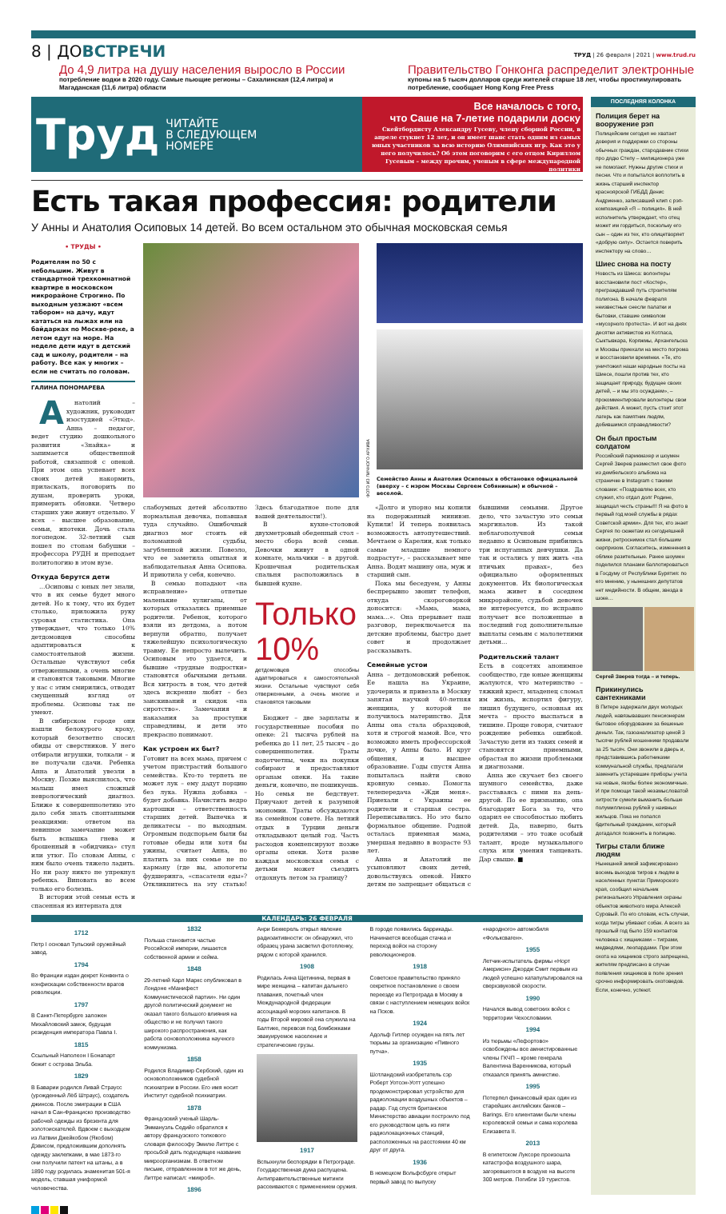8 | ДОВСТРЕЧИ
ТРУД | 26 февраля | 2021 | www.trud.ru
До 4,9 литра на душу населения выросло в России
потребление водки в 2020 году. Самые пьющие регионы – Сахалинская (12,4 литра) и Магаданская (11,6 литра) области
Правительство Гонконга распределит электронные
купоны на 5 тысяч долларов среди жителей старше 18 лет, чтобы простимулировать потребление, сообщает Hong Kong Free Press
Труд ЧИТАЙТЕ
В СЛЕДУЮЩЕМ
НОМЕРЕ
Все началось с того,
что Саше на 7-летие подарили доску
Скейтбордисту Александру Гусеву, члену сборной России, в апреле стукнет 12 лет, и он имеет шанс стать одним из самых юных участников за всю историю Олимпийских игр. Как это у него получилось? Об этом поговорим с его отцом Кириллом Гусевым – между прочим, ученым в сфере международной политики
Есть такая профессия: родители
У Анны и Анатолия Осиповых 14 детей. Во всем остальном это обычная московская семья
• ТРУДЫ •
Родителям по 50 с небольшим. Живут в стандартной трехкомнатной квартире в московском микрорайоне Строгино. По выходным уезжают «всем табором» на дачу, идут кататься на лыжах или на байдарках по Москве-реке, а летом едут на море. На неделе дети идут в детский сад и школу, родители – на работу. Все как у многих – если не считать по головам.
ГАЛИНА ПОНОМАРЕВА
Анатолий – художник, руководит изостудией «Этюд». Анна – педагог, ведет студию дошкольного развития «Знайка» и занимается общественной работой, связанной с опекой. При этом она успевает всех своих детей накормить, приласкать, поговорить по душам, проверить уроки, примерить обновки. Четверо старших уже живут отдельно. У всех – высшее образование, семьи, ипотеки. Дочь стала логопедом. 32-летний сын пошел по стопам бабушки – профессора РУДН и преподает политологию в этом вузе.
Откуда берутся дети
…Осиповы с юных лет знали, что в их семье будет много детей. Но к тому, что их будет столько, приложила руку суровая статистика. Она утверждает, что только 10% детдомовцев способны адаптироваться к самостоятельной жизни. Остальные чувствуют себя отверженными, а очень многие и становятся таковыми. Многие у нас с этим смирились, отводят смущенный взгляд от проблемы. Осиповы так не умеют.
В сибирском городе они нашли белокурого кроху, который безответно сносил обиды от сверстников. У него отбирали игрушки, толкали – и не получали сдачи. Ребенка Анна и Анатолий увезли в Москву. Позже выяснилось, что малыш имел сложный неврологический диагноз. Ближе к совершеннолетию это дало себя знать спонтанными реакциями: ответом на невинное замечание может быть вспышка гнева и брошенный в «обидчика» стул или утюг. По словам Анны, с ним было очень тяжело ладить. Но ни разу никто не упрекнул ребенка. Виновата во всем только его болезнь.
В истории этой семьи есть и спасенная из интерната для
ФОТО ИЗ ЛИЧНОГО АРХИВА
Семейство Анны и Анатолия Осиповых в обстановке официальной (вверху – с мэром Москвы Сергеем Собяниным) и обычной – веселой.
слабоумных детей абсолютно нормальная девочка, попавшая туда случайно. Ошибочный диагноз мог стоить ей поломанной судьбы, загубленной жизни. Повезло, что ее заметила опытная и наблюдательная Анна Осипова. И приютила у себя, конечно.
В семью попадают «на исправление» отпетые маленькие хулиганы, от которых отказались приемные родители. Ребенок, которого взяли из детдома, а потом вернули обратно, получает тяжелейшую психологическую травму. Ее непросто вылечить. Осиповым это удается, и бывшие «трудные подростки» становятся обычными детьми. Вся хитрость в том, что детей здесь искренне любят – без заискиваний и скидок «на сиротство». Замечания и наказания за проступки справедливы, и дети это прекрасно понимают.
Как устроен их быт?
Готовит на всех мама, причем с учетом пристрастий большого семейства. Кто-то терпеть не может лук – ему дадут порцию без лука. Нужна добавка – будет добавка. Начистить ведро картошки – ответственность старших детей. Выпечка и деликатесы – по выходным. Огромным подспорьем были бы готовые обеды или хотя бы ужины, считает Анна, но платить за них семье не по карману (где вы, апологеты фудшеринга, «спасатели еды»? Откликнитесь на эту статью! Здесь благодатное поле для вашей деятельности!).
В кухне-столовой двухметровый обеденный стол – место сбора всей семьи. Девочки живут в одной комнате, мальчики – в другой. Крошечная родительская спальня расположилась в бывшей кухне.
Только 10%
детдомовцев способны адаптироваться к самостоятельной жизни. Остальные чувствуют себя отверженными, а очень многие и становятся таковыми
Бюджет – две зарплаты и государственные пособия по опеке: 21 тысяча рублей на ребенка до 11 лет, 25 тысяч – до совершеннолетия. Траты подотчетны, чеки на покупки собирают и предоставляют органам опеки. На такие деньги, конечно, не пошикуешь. Но семья не бедствует. Приучают детей к разумной экономии. Траты обсуждаются на семейном совете. На летний отдых в Турции деньги откладывают целый год. Часть расходов компенсируют позже органы опеки. Хотя разве каждая московская семья с детьми может съездить отдохнуть летом за границу?
«Долго и упорно мы копили на подержанный минивэн. Купили! И теперь появилась возможность автопутешествий. Мечтаем о Карелии, как только самые младшие немного подрастут», – рассказывает мне Анна. Водят машину она, муж и старший сын.
Пока мы беседуем, у Анны беспрерывно звонит телефон, откуда скороговоркой доносится: «Мама, мама, мама…». Она прерывает наш разговор, переключается на детские проблемы, быстро дает совет и продолжает рассказывать.
Семейные устои
Анна – детдомовский ребенок. Ее нашла на Украине, удочерила и привезла в Москву занятая научкой 40-летняя женщина, у которой не получилось материнство. Для Анны она стала образцовой, хотя и строгой мамой. Все, что возможно иметь профессорской дочке, у Анны было. И круг общения, и высшее образование. Годы спустя Анна попыталась найти свою кровную семью. Помогла телепередача «Жди меня». Приехали с Украины ее родители и старшая сестра. Переписывались. Но это было формальное общение. Родной осталась приемная мама, умершая недавно в возрасте 93 лет.
Анна и Анатолий не усыновляют своих детей, довольствуясь опекой. Никто детям не запрещает общаться с бывшими семьями. Другое дело, что зачастую это семьи маргиналов. Из такой неблагополучной семьи недавно к Осиповым прибились три испуганных девчушки. Да так и остались у них жить «на птичьих правах», без официально оформленных документов. Их биологическая мама живет в соседнем микрорайоне, судьбой девочек не интересуется, но исправно получает все положенные в последний год дополнительные выплаты семьям с малолетними детьми…
Родительский талант
Есть в соцсетях анонимное сообщество, где юные женщины жалуются, что материнство – тяжкий крест, младенец сломал им жизнь, испортил фигуру, лишил будущего, основная их мечта – просто выспаться в тишине. Проще говоря, считают рождение ребенка ошибкой. Зачастую дети из таких семей и становятся приемными, обрастая по жизни проблемами и диагнозами.
Анна же скучает без своего шумного семейства, даже расставаясь с ними на день-другой. По ее признанию, она благодарит Бога за то, что одарил ее способностью любить детей. Да, наверно, быть родителями – это тоже особый талант, вроде музыкального слуха или умения танцевать. Дар свыше. ■
КАЛЕНДАРЬ: 26 ФЕВРАЛЯ
1712
Петр I основал Тульский оружейный завод.
1794
Во Франции издан декрет Конвента о конфискации собственности врагов революции.
1797
В Санкт-Петербурге заложен Михайловский замок, будущая резиденция императора Павла I.
1815
Ссыльный Наполеон I Бонапарт бежит с острова Эльба.
1829
В Баварии родился Ливай Страусс (урожденный Лёб Штраус), создатель джинсов. После эмиграции в США начал в Сан-Франциско производство рабочей одежды из брезента для золотоискателей. Вдвоем с выходцем из Латвии Джейкобом (Якобом) Дэвисом, предложившим дополнять одежду заклепками, в мае 1873-го они получили патент на штаны, а в 1890 году родилась знаменитая 501-я модель, ставшая униформой человечества.
1832
Польша становится частью Российской империи, лишается собственной армии и сейма.
1848
29-летний Карл Маркс опубликовал в Лондоне «Манифест Коммунистической партии». Ни один другой политический документ не оказал такого большого влияния на общество и не получил такого широкого распространения, как работа основоположника научного коммунизма.
1858
Родился Владимир Сербский, один из основоположников судебной психиатрии в России. Его имя носит Институт судебной психиатрии.
1878
Французский ученый Шарль-Эммануэль Седийо обратился к автору французского толкового словаря философу Эмилю Литтре с просьбой дать подходящее название микроорганизмам. В ответном письме, отправленном в тот же день, Литтре написал: «микроб».
1896
Анри Беккерель открыл явление радиоактивности: он обнаружил, что образец урана засветил фотопленку, рядом с которой хранился.
1908
Родилась Анна Щетинина, первая в мире женщина – капитан дальнего плавания, почетный член Международной федерации ассоциаций морских капитанов. В годы Второй мировой она служила на Балтике, перевозя под бомбежками эвакуируемое население и стратегические грузы.
1917
Вспыхнули беспорядки в Петрограде. Государственная дума распущена. Антиправительственные митинги рассеиваются с применением оружия. В городе появились баррикады. Начинается всеобщая стачка и переход войск на сторону революционеров.
1918
Советское правительство приняло секретное постановление о своем переезде из Петрограда в Москву в связи с наступлением немецких войск на Псков.
1924
Адольф Гитлер осужден на пять лет тюрьмы за организацию «Пивного путча».
1935
Шотландский изобретатель сэр Роберт Уотсон-Уотт успешно продемонстрировал устройство для радиолокации воздушных объектов – радар. Год спустя британское Министерство авиации построило под его руководством цепь из пяти радиолокационных станций, расположенных на расстоянии 40 км друг от друга.
1936
В немецком Вольфсбурге открыт первый завод по выпуску «народного» автомобиля «Фольксваген».
1955
Летчик-испытатель фирмы «Норт Америкэн» Джордж Смит первым из людей успешно катапультировался на сверхзвуковой скорости.
1990
Начался вывод советских войск с территории Чехословакии.
1994
Из тюрьмы «Лефортово» освобождены все амнистированные члены ГКЧП – кроме генерала Валентина Варенникова, который отказался принять амнистию.
1995
Потерпел финансовый крах один из старейших английских банков – Barings. Его клиентами были члены королевской семьи и сама королева Елизавета II.
2013
В египетском Луксоре произошла катастрофа воздушного шара, загоревшегося в воздухе на высоте 300 метров. Погибли 19 туристов.
ПОСЛЕДНЯЯ КОЛОНКА
Полиция берет на вооружение рэп
Полицейским сегодня не хватает доверия и поддержки со стороны обычных граждан, стародавние стихи про дядю Степу – милиционера уже не помогают. Нужны другие стихи и песни. Что и попытался воплотить в жизнь старший инспектор красноярской ГИБДД Денис Андриенко, записавший клип с рэп-композицией «Я – полиция». В ней исполнитель утверждает, что отец может им гордиться, поскольку его сын – один из тех, кто олицетворяет «добрую силу». Остается поверить инспектору на слово…
Шиес снова на посту
Новость из Шиеса: волонтеры восстановили пост «Костер», преграждавший путь строителям полигона. В начале февраля неизвестные снесли палатки и бытовки, ставшие символом «мусорного протеста». И вот на днях десятки активистов из Котласа, Сыктывкара, Коряжмы, Архангельска и Москвы приехали на место погрома и восстановили времянки. «Те, кто уничтожил наши народные посты на Шиесе, пошли против тех, кто защищает природу, будущее своих детей, – и мы это осуждаем», – прокомментировали волонтеры свои действия. А может, пусть стоит этот лагерь как памятник людям, добившимся справедливости?
Он был простым солдатом
Российский парикмахер и шоумен Сергей Зверев разместил свое фото из дембельского альбома на страничке в Instagram с такими словами: «Поздравляю всех, кто служил, кто отдал долг Родине, защищал честь страны!!! Я на фото в первый год моей службы в рядах Советской армии». Для тех, кто знает Сергея по сюжетам из сегодняшней жизни, ретроснимок стал большим сюрпризом. Согласитесь, изменения в облике разительные. Ранее шоумен поделился планами баллотироваться в Госдуму от Республики Бурятия: по его мнению, у нынешних депутатов нет медийности. В общем, звезда в шоке…
Сергей Зверев тогда – и теперь.
Прикинулись сантехниками
В Питере задержали двух молодых людей, навязывавших пенсионерам бытовое оборудование за бешеные деньги. Так, газоанализатор ценой 3 тысячи рублей мошенники продавали за 25 тысяч. Они звонили в дверь и, представившись работниками коммунальной службы, предлагали заменить устаревшие приборы учета на новые, якобы более экономичные. И при помощи такой незамысловатой хитрости сумели выманить больше полумиллиона рублей у наивных жильцов. Пока не попался бдительный гражданин, который догадался позвонить в полицию.
Тигры стали ближе людям
Нынешней зимой зафиксировано восемь выходов тигров к людям в населенных пунктах Приморского края, сообщил начальник регионального Управления охраны объектов животного мира Алексей Суровый. По его словам, есть случаи, когда тигры убивают собак. А всего за прошлый год было 159 контактов человека с хищниками – тиграми, медведями, леопардами. При этом охота на хищников строго запрещена, жителям предписано в случае появления хищников в поле зрения срочно информировать охотоведов. Если, конечно, успеют.